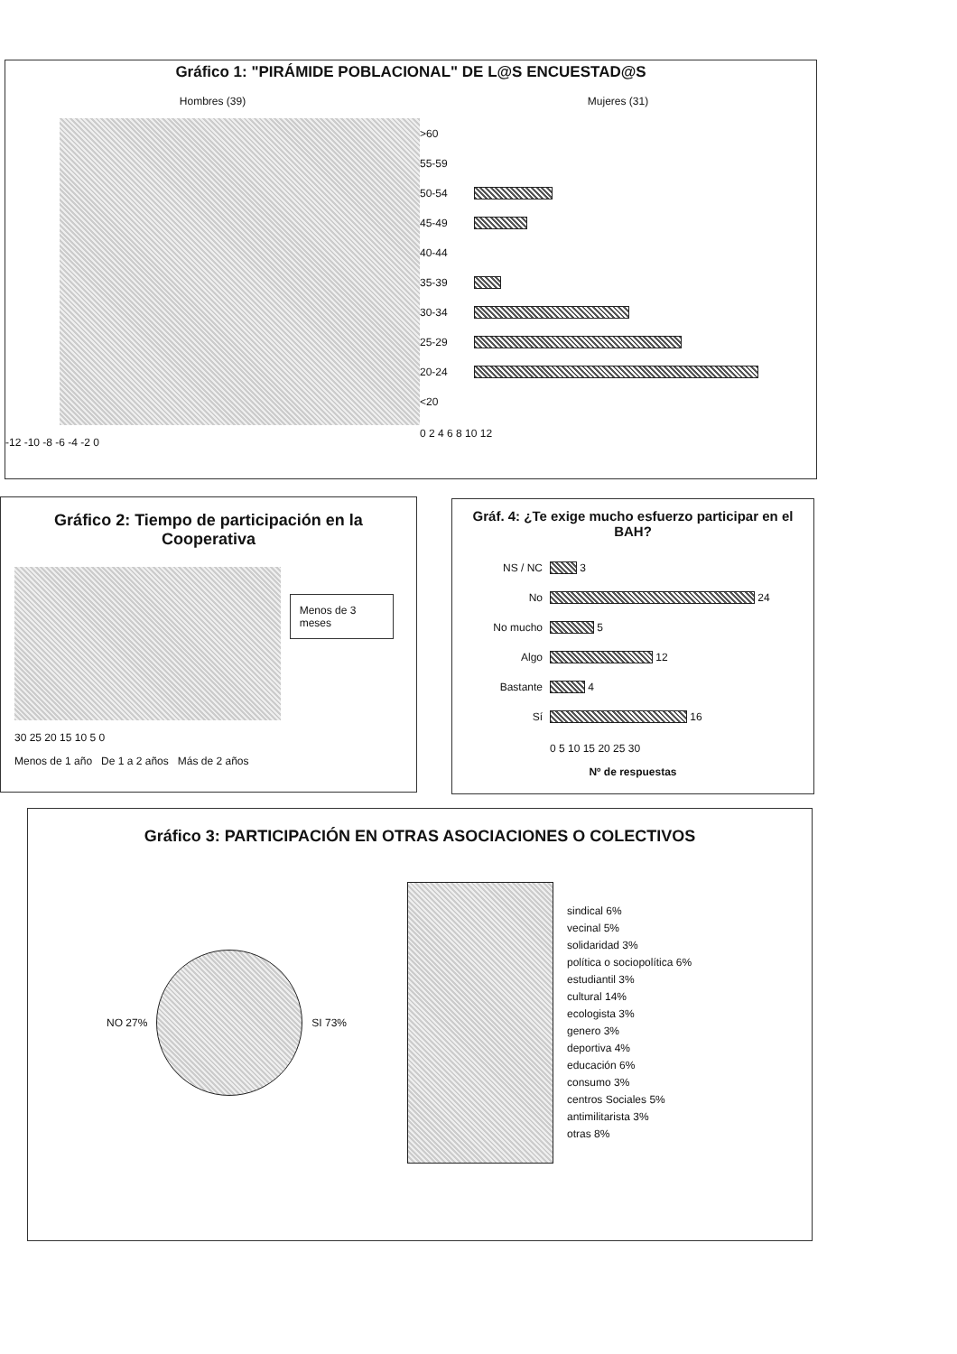Gráfico 1: "PIRÁMIDE POBLACIONAL" DE L@S ENCUESTAD@S
Hombres (39)
-12 -10 -8 -6 -4 -2 0
Mujeres (31)
>60
55-59
50-54
45-49
40-44
35-39
30-34
25-29
20-24
<20
0 2 4 6 8 10 12
Gráfico 2: Tiempo de participación en la Cooperativa
Menos de 3 meses
30 25 20 15 10 5 0
Menos de 1 año De 1 a 2 años Más de 2 años
Gráf. 4: ¿Te exige mucho esfuerzo participar en el BAH?
NS / NC
3
No
24
No mucho
5
Algo
12
Bastante
4
Sí
16
0 5 10 15 20 25 30
Nº de respuestas
Gráfico 3: PARTICIPACIÓN EN OTRAS ASOCIACIONES O COLECTIVOS
NO 27% SI 73%
sindical 6%
vecinal 5%
solidaridad 3%
política o sociopolítica 6%
estudiantil 3%
cultural 14%
ecologista 3%
genero 3%
deportiva 4%
educación 6%
consumo 3%
centros Sociales 5%
antimilitarista 3%
otras 8%